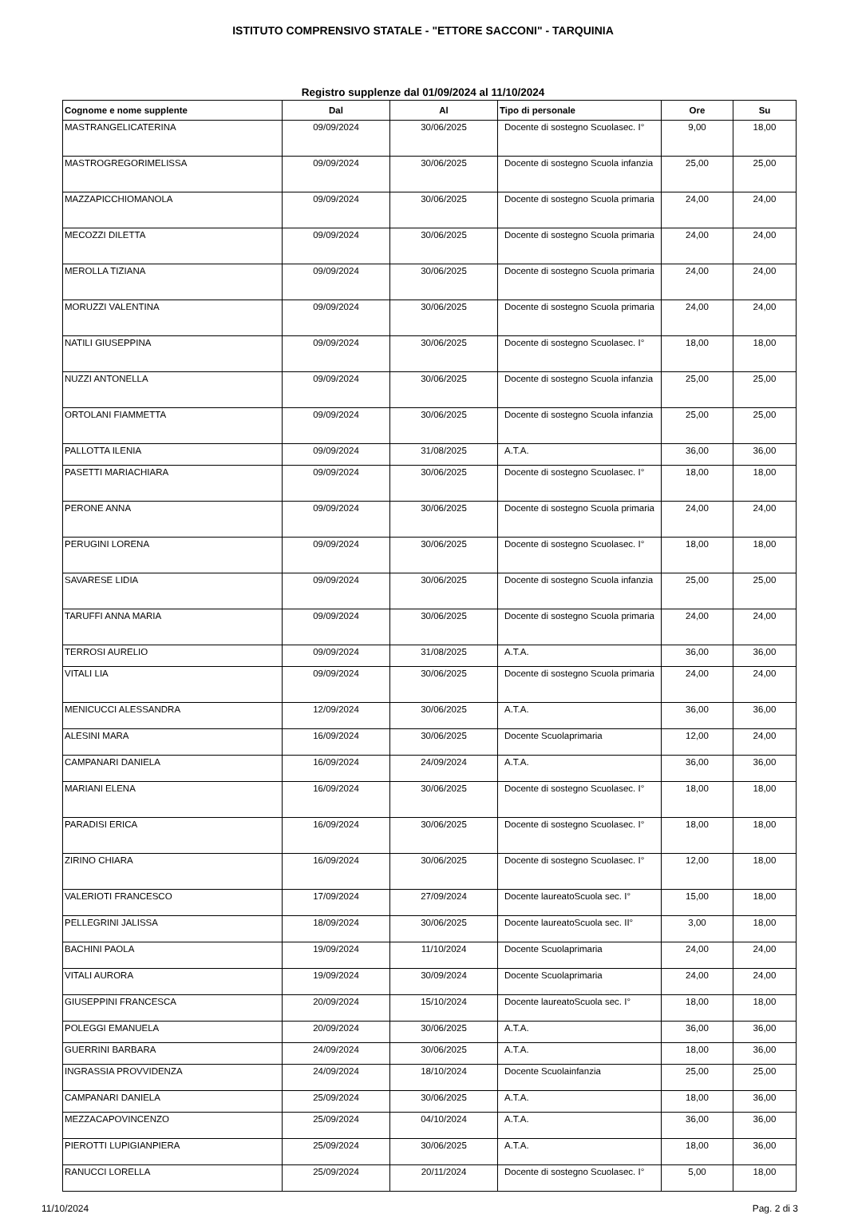ISTITUTO COMPRENSIVO STATALE - "ETTORE SACCONI" - TARQUINIA
Registro supplenze dal 01/09/2024 al 11/10/2024
| Cognome e nome supplente | Dal | Al | Tipo di personale | Ore | Su |
| --- | --- | --- | --- | --- | --- |
| MASTRANGELICATERINA | 09/09/2024 | 30/06/2025 | Docente di sostegno Scuolasec. I° | 9,00 | 18,00 |
| MASTROGREGORIMELISSA | 09/09/2024 | 30/06/2025 | Docente di sostegno Scuola infanzia | 25,00 | 25,00 |
| MAZZAPICCHIOMANOLA | 09/09/2024 | 30/06/2025 | Docente di sostegno Scuola primaria | 24,00 | 24,00 |
| MECOZZI DILETTA | 09/09/2024 | 30/06/2025 | Docente di sostegno Scuola primaria | 24,00 | 24,00 |
| MEROLLA TIZIANA | 09/09/2024 | 30/06/2025 | Docente di sostegno Scuola primaria | 24,00 | 24,00 |
| MORUZZI VALENTINA | 09/09/2024 | 30/06/2025 | Docente di sostegno Scuola primaria | 24,00 | 24,00 |
| NATILI GIUSEPPINA | 09/09/2024 | 30/06/2025 | Docente di sostegno Scuolasec. I° | 18,00 | 18,00 |
| NUZZI ANTONELLA | 09/09/2024 | 30/06/2025 | Docente di sostegno Scuola infanzia | 25,00 | 25,00 |
| ORTOLANI FIAMMETTA | 09/09/2024 | 30/06/2025 | Docente di sostegno Scuola infanzia | 25,00 | 25,00 |
| PALLOTTA ILENIA | 09/09/2024 | 31/08/2025 | A.T.A. | 36,00 | 36,00 |
| PASETTI MARIACHIARA | 09/09/2024 | 30/06/2025 | Docente di sostegno Scuolasec. I° | 18,00 | 18,00 |
| PERONE ANNA | 09/09/2024 | 30/06/2025 | Docente di sostegno Scuola primaria | 24,00 | 24,00 |
| PERUGINI LORENA | 09/09/2024 | 30/06/2025 | Docente di sostegno Scuolasec. I° | 18,00 | 18,00 |
| SAVARESE LIDIA | 09/09/2024 | 30/06/2025 | Docente di sostegno Scuola infanzia | 25,00 | 25,00 |
| TARUFFI ANNA MARIA | 09/09/2024 | 30/06/2025 | Docente di sostegno Scuola primaria | 24,00 | 24,00 |
| TERROSI AURELIO | 09/09/2024 | 31/08/2025 | A.T.A. | 36,00 | 36,00 |
| VITALI LIA | 09/09/2024 | 30/06/2025 | Docente di sostegno Scuola primaria | 24,00 | 24,00 |
| MENICUCCI ALESSANDRA | 12/09/2024 | 30/06/2025 | A.T.A. | 36,00 | 36,00 |
| ALESINI MARA | 16/09/2024 | 30/06/2025 | Docente Scuolaprimaria | 12,00 | 24,00 |
| CAMPANARI DANIELA | 16/09/2024 | 24/09/2024 | A.T.A. | 36,00 | 36,00 |
| MARIANI ELENA | 16/09/2024 | 30/06/2025 | Docente di sostegno Scuolasec. I° | 18,00 | 18,00 |
| PARADISI ERICA | 16/09/2024 | 30/06/2025 | Docente di sostegno Scuolasec. I° | 18,00 | 18,00 |
| ZIRINO CHIARA | 16/09/2024 | 30/06/2025 | Docente di sostegno Scuolasec. I° | 12,00 | 18,00 |
| VALERIOTI FRANCESCO | 17/09/2024 | 27/09/2024 | Docente laureatoScuola sec. I° | 15,00 | 18,00 |
| PELLEGRINI JALISSA | 18/09/2024 | 30/06/2025 | Docente laureatoScuola sec. II° | 3,00 | 18,00 |
| BACHINI PAOLA | 19/09/2024 | 11/10/2024 | Docente Scuolaprimaria | 24,00 | 24,00 |
| VITALI AURORA | 19/09/2024 | 30/09/2024 | Docente Scuolaprimaria | 24,00 | 24,00 |
| GIUSEPPINI FRANCESCA | 20/09/2024 | 15/10/2024 | Docente laureatoScuola sec. I° | 18,00 | 18,00 |
| POLEGGI EMANUELA | 20/09/2024 | 30/06/2025 | A.T.A. | 36,00 | 36,00 |
| GUERRINI BARBARA | 24/09/2024 | 30/06/2025 | A.T.A. | 18,00 | 36,00 |
| INGRASSIA PROVVIDENZA | 24/09/2024 | 18/10/2024 | Docente Scuolainfanzia | 25,00 | 25,00 |
| CAMPANARI DANIELA | 25/09/2024 | 30/06/2025 | A.T.A. | 18,00 | 36,00 |
| MEZZACAPOVINCENZO | 25/09/2024 | 04/10/2024 | A.T.A. | 36,00 | 36,00 |
| PIEROTTI LUPIGIANPIERA | 25/09/2024 | 30/06/2025 | A.T.A. | 18,00 | 36,00 |
| RANUCCI LORELLA | 25/09/2024 | 20/11/2024 | Docente di sostegno Scuolasec. I° | 5,00 | 18,00 |
11/10/2024 Pag. 2 di 3